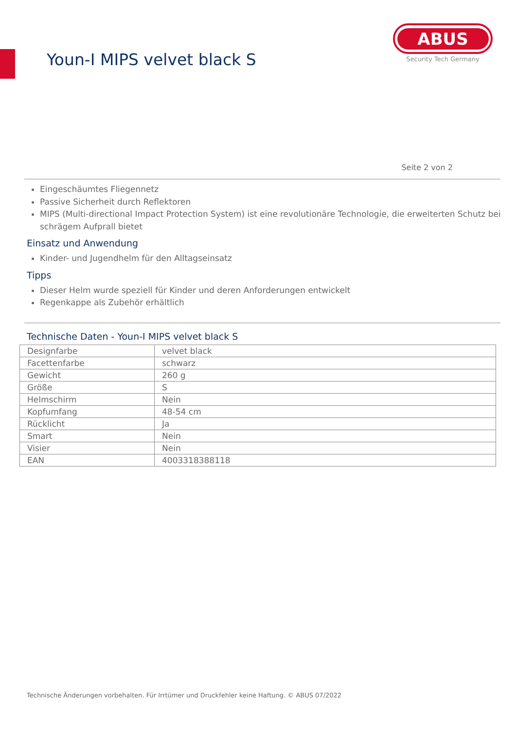Youn-I MIPS velvet black S
ABUS
Security Tech Germany
Seite 2 von 2
Eingeschäumtes Fliegennetz
Passive Sicherheit durch Reflektoren
MIPS (Multi-directional Impact Protection System) ist eine revolutionäre Technologie, die erweiterten Schutz bei schrägem Aufprall bietet
Einsatz und Anwendung
Kinder- und Jugendhelm für den Alltagseinsatz
Tipps
Dieser Helm wurde speziell für Kinder und deren Anforderungen entwickelt
Regenkappe als Zubehör erhältlich
Technische Daten - Youn-I MIPS velvet black S
| Designfarbe | velvet black |
| Facettenfarbe | schwarz |
| Gewicht | 260 g |
| Größe | S |
| Helmschirm | Nein |
| Kopfumfang | 48-54 cm |
| Rücklicht | Ja |
| Smart | Nein |
| Visier | Nein |
| EAN | 4003318388118 |
Technische Änderungen vorbehalten. Für Irrtümer und Druckfehler keine Haftung. © ABUS 07/2022